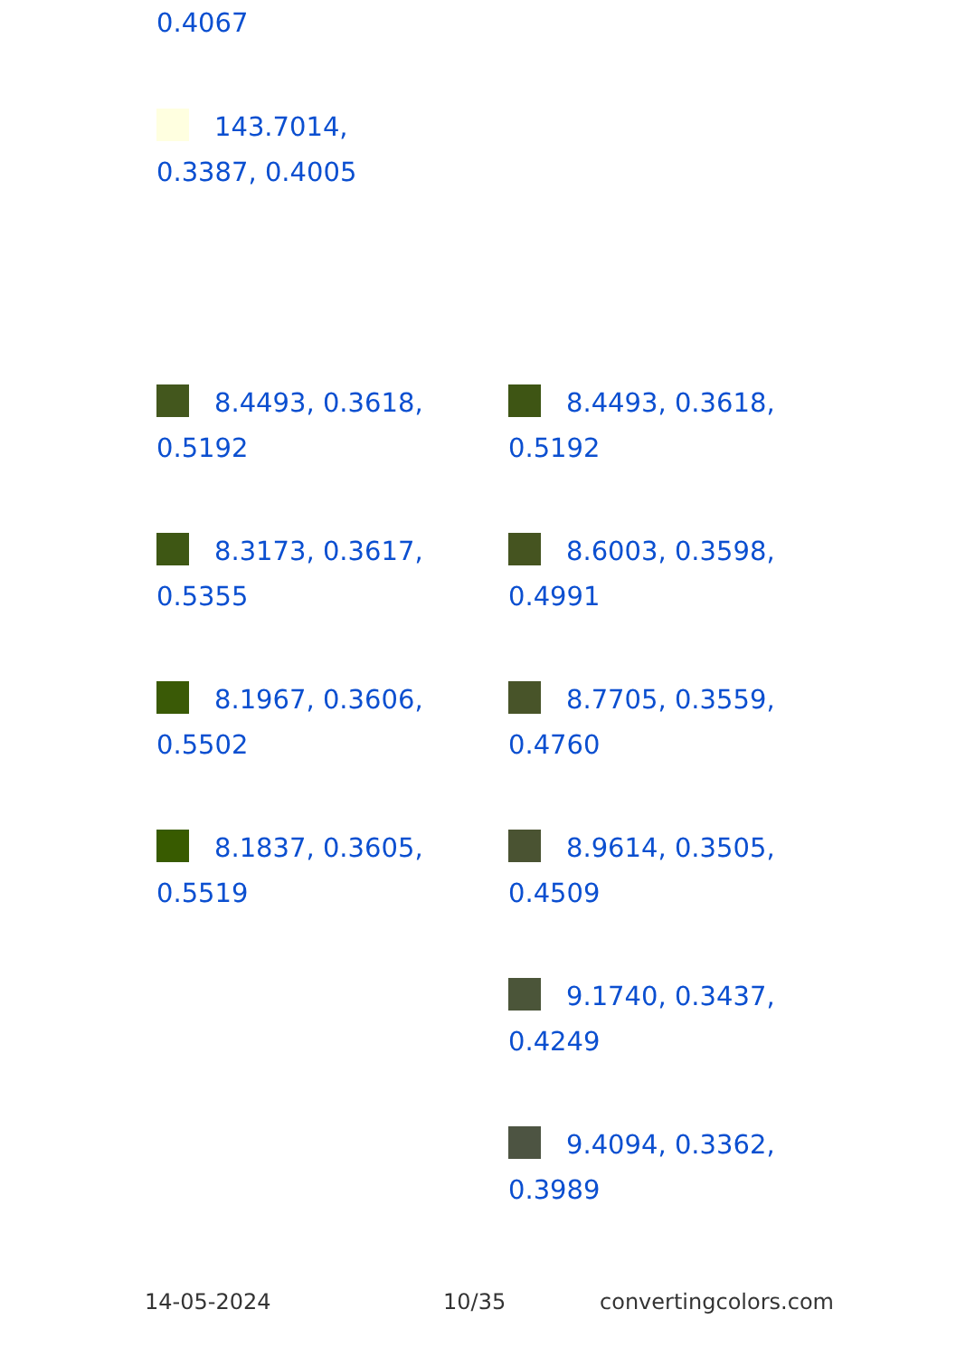0.4067
143.7014, 0.3387, 0.4005
8.4493, 0.3618, 0.5192
8.3173, 0.3617, 0.5355
8.1967, 0.3606, 0.5502
8.1837, 0.3605, 0.5519
8.4493, 0.3618, 0.5192
8.6003, 0.3598, 0.4991
8.7705, 0.3559, 0.4760
8.9614, 0.3505, 0.4509
9.1740, 0.3437, 0.4249
9.4094, 0.3362, 0.3989
14-05-2024 10/35 convertingcolors.com